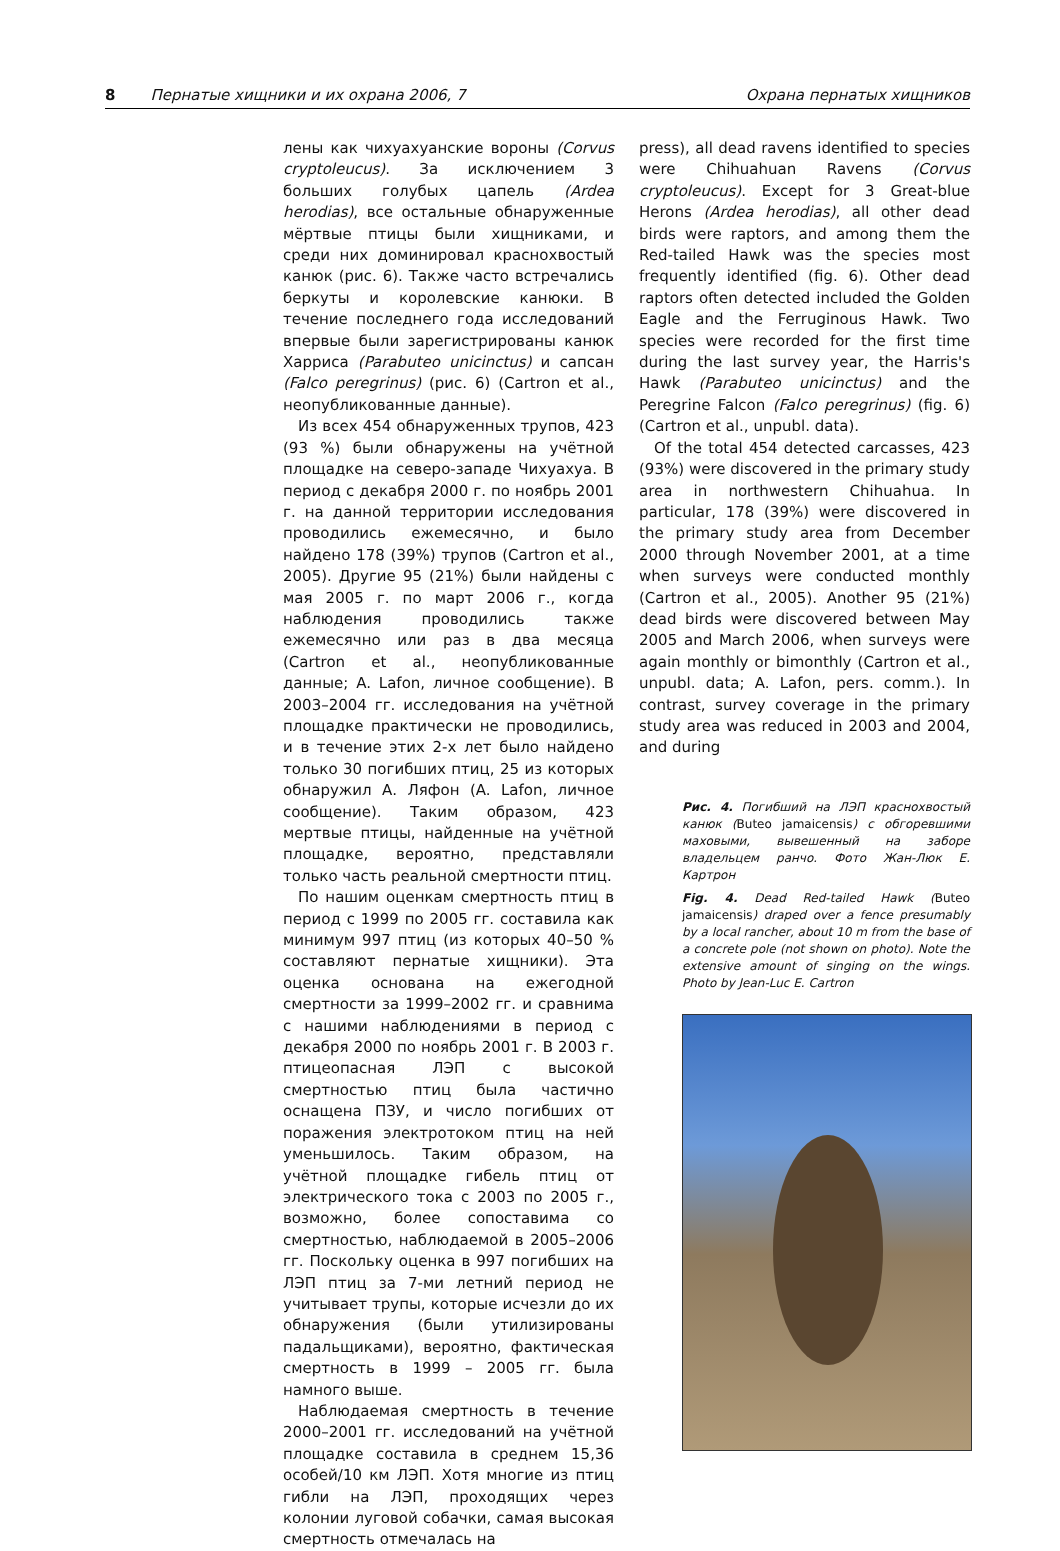8 Пернатые хищники и их охрана 2006, 7 Охрана пернатых хищников
лены как чихуахуанские вороны (Corvus cryptoleucus). За исключением 3 больших голубых цапель (Ardea herodias), все остальные обнаруженные мёртвые птицы были хищниками, и среди них доминировал краснохвостый канюк (рис. 6). Также часто встречались беркуты и королевские канюки. В течение последнего года исследований впервые были зарегистрированы канюк Харриса (Parabuteo unicinctus) и сапсан (Falco peregrinus) (рис. 6) (Cartron et al., неопубликованные данные).
Из всех 454 обнаруженных трупов, 423 (93 %) были обнаружены на учётной площадке на северо-западе Чихуахуа. В период с декабря 2000 г. по ноябрь 2001 г. на данной территории исследования проводились ежемесячно, и было найдено 178 (39%) трупов (Cartron et al., 2005). Другие 95 (21%) были найдены с мая 2005 г. по март 2006 г., когда наблюдения проводились также ежемесячно или раз в два месяца (Cartron et al., неопубликованные данные; A. Lafon, личное сообщение). В 2003–2004 гг. исследования на учётной площадке практически не проводились, и в течение этих 2-х лет было найдено только 30 погибших птиц, 25 из которых обнаружил А. Ляфон (A. Lafon, личное сообщение). Таким образом, 423 мертвые птицы, найденные на учётной площадке, вероятно, представляли только часть реальной смертности птиц.
По нашим оценкам смертность птиц в период с 1999 по 2005 гг. составила как минимум 997 птиц (из которых 40–50 % составляют пернатые хищники). Эта оценка основана на ежегодной смертности за 1999–2002 гг. и сравнима с нашими наблюдениями в период с декабря 2000 по ноябрь 2001 г. В 2003 г. птицеопасная ЛЭП с высокой смертностью птиц была частично оснащена ПЗУ, и число погибших от поражения электротоком птиц на ней уменьшилось. Таким образом, на учётной площадке гибель птиц от электрического тока с 2003 по 2005 г., возможно, более сопоставима со смертностью, наблюдаемой в 2005–2006 гг. Поскольку оценка в 997 погибших на ЛЭП птиц за 7-ми летний период не учитывает трупы, которые исчезли до их обнаружения (были утилизированы падальщиками), вероятно, фактическая смертность в 1999 – 2005 гг. была намного выше.
Наблюдаемая смертность в течение 2000–2001 гг. исследований на учётной площадке составила в среднем 15,36 особей/10 км ЛЭП. Хотя многие из птиц гибли на ЛЭП, проходящих через колонии луговой собачки, самая высокая смертность отмечалась на
press), all dead ravens identified to species were Chihuahuan Ravens (Corvus cryptoleucus). Except for 3 Great-blue Herons (Ardea herodias), all other dead birds were raptors, and among them the Red-tailed Hawk was the species most frequently identified (fig. 6). Other dead raptors often detected included the Golden Eagle and the Ferruginous Hawk. Two species were recorded for the first time during the last survey year, the Harris's Hawk (Parabuteo unicinctus) and the Peregrine Falcon (Falco peregrinus) (fig. 6) (Cartron et al., unpubl. data).
Of the total 454 detected carcasses, 423 (93%) were discovered in the primary study area in northwestern Chihuahua. In particular, 178 (39%) were discovered in the primary study area from December 2000 through November 2001, at a time when surveys were conducted monthly (Cartron et al., 2005). Another 95 (21%) dead birds were discovered between May 2005 and March 2006, when surveys were again monthly or bimonthly (Cartron et al., unpubl. data; A. Lafon, pers. comm.). In contrast, survey coverage in the primary study area was reduced in 2003 and 2004, and during
Рис. 4. Погибший на ЛЭП краснохвостый канюк (Buteo jamaicensis) с обгоревшими маховыми, вывешенный на заборе владельцем ранчо. Фото Жан-Люк Е. Картрон
Fig. 4. Dead Red-tailed Hawk (Buteo jamaicensis) draped over a fence presumably by a local rancher, about 10 m from the base of a concrete pole (not shown on photo). Note the extensive amount of singing on the wings. Photo by Jean-Luc E. Cartron